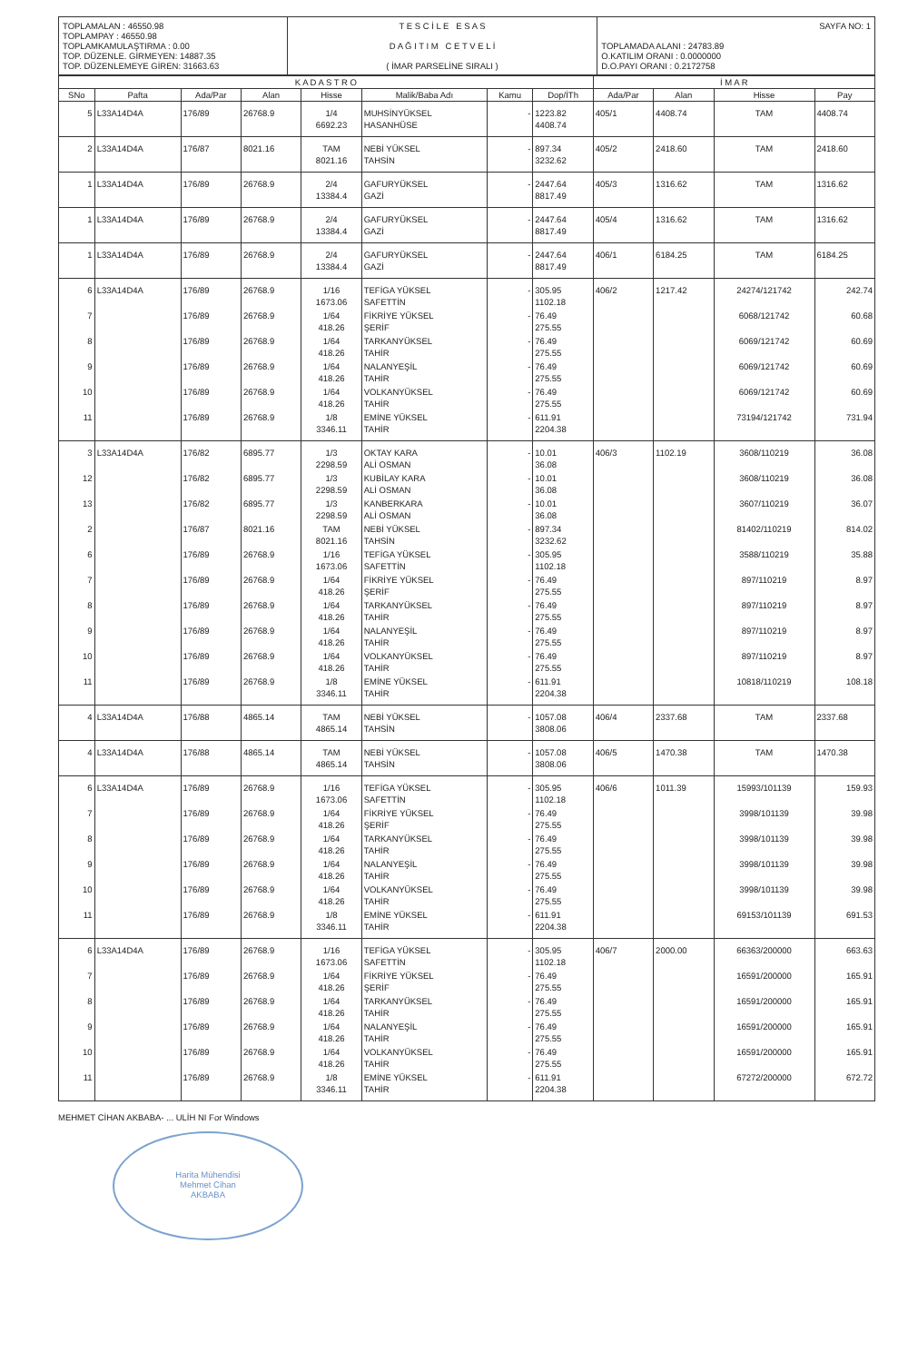| TOPLAMALAN : 46550.98 TOPLAMPAY : 46550.98 TOPLAMKAMULAŞTIRMA : 0.00 TOP. DÜZENLE. GİRMEYEN: 14887.35 TOP. DÜZENLEMEYE GİREN: 31663.63 | T E S C İ L E E S A S D A Ğ I T I M C E T V E L İ ( İMAR PARSELİNE SIRALI ) | SAYFA NO: 1 TOPLAMADA ALANI : 24783.89 O.KATILIM ORANI : 0.0000000 D.O.PAYI ORANI : 0.2172758 |
| K A D A S T R O | | | | | | | | İ M A R | | | |
| --- | --- | --- | --- | --- | --- | --- | --- | --- | --- | --- | --- |
| SNo | Pafta | Ada/Par | Alan | Hisse | Malik/Baba Adı | Kamu | Dop/İTh | Ada/Par | Alan | Hisse | Pay |
| 5 | L33A14D4A | 176/89 | 26768.9 | 1/4 6692.23 | MUHSİNYÜKSEL HASANHÜSE | - | 1223.82 4408.74 | 405/1 | 4408.74 | TAM | 4408.74 |
| 2 | L33A14D4A | 176/87 | 8021.16 | TAM 8021.16 | NEBİ YÜKSEL TAHSİN | - | 897.34 3232.62 | 405/2 | 2418.60 | TAM | 2418.60 |
| 1 | L33A14D4A | 176/89 | 26768.9 | 2/4 13384.4 | GAFURYÜKSEL GAZİ | - | 2447.64 8817.49 | 405/3 | 1316.62 | TAM | 1316.62 |
| 1 | L33A14D4A | 176/89 | 26768.9 | 2/4 13384.4 | GAFURYÜKSEL GAZİ | - | 2447.64 8817.49 | 405/4 | 1316.62 | TAM | 1316.62 |
| 1 | L33A14D4A | 176/89 | 26768.9 | 2/4 13384.4 | GAFURYÜKSEL GAZİ | - | 2447.64 8817.49 | 406/1 | 6184.25 | TAM | 6184.25 |
| 6 | L33A14D4A | 176/89 | 26768.9 | 1/16 1673.06 | TEFİGA YÜKSEL SAFETTİN | - | 305.95 1102.18 | 406/2 | 1217.42 | 24274/121742 | 242.74 |
| 7 | | 176/89 | 26768.9 | 1/64 418.26 | FİKRİYE YÜKSEL ŞERİF | - | 76.49 275.55 | | | 6068/121742 | 60.68 |
| 8 | | 176/89 | 26768.9 | 1/64 418.26 | TARKANYÜKSEL TAHİR | - | 76.49 275.55 | | | 6069/121742 | 60.69 |
| 9 | | 176/89 | 26768.9 | 1/64 418.26 | NALANYEŞİL TAHİR | - | 76.49 275.55 | | | 6069/121742 | 60.69 |
| 10 | | 176/89 | 26768.9 | 1/64 418.26 | VOLKANYÜKSEL TAHİR | - | 76.49 275.55 | | | 6069/121742 | 60.69 |
| 11 | | 176/89 | 26768.9 | 1/8 3346.11 | EMİNE YÜKSEL TAHİR | - | 611.91 2204.38 | | | 73194/121742 | 731.94 |
| 3 | L33A14D4A | 176/82 | 6895.77 | 1/3 2298.59 | OKTAY KARA ALİ OSMAN | - | 10.01 36.08 | 406/3 | 1102.19 | 3608/110219 | 36.08 |
| 12 | | 176/82 | 6895.77 | 1/3 2298.59 | KUBİLAY KARA ALİ OSMAN | - | 10.01 36.08 | | | 3608/110219 | 36.08 |
| 13 | | 176/82 | 6895.77 | 1/3 2298.59 | KANBERKARA ALİ OSMAN | - | 10.01 36.08 | | | 3607/110219 | 36.07 |
| 2 | | 176/87 | 8021.16 | TAM 8021.16 | NEBİ YÜKSEL TAHSİN | - | 897.34 3232.62 | | | 81402/110219 | 814.02 |
| 6 | | 176/89 | 26768.9 | 1/16 1673.06 | TEFİGA YÜKSEL SAFETTİN | - | 305.95 1102.18 | | | 3588/110219 | 35.88 |
| 7 | | 176/89 | 26768.9 | 1/64 418.26 | FİKRİYE YÜKSEL ŞERİF | - | 76.49 275.55 | | | 897/110219 | 8.97 |
| 8 | | 176/89 | 26768.9 | 1/64 418.26 | TARKANYÜKSEL TAHİR | - | 76.49 275.55 | | | 897/110219 | 8.97 |
| 9 | | 176/89 | 26768.9 | 1/64 418.26 | NALANYEŞİL TAHİR | - | 76.49 275.55 | | | 897/110219 | 8.97 |
| 10 | | 176/89 | 26768.9 | 1/64 418.26 | VOLKANYÜKSEL TAHİR | - | 76.49 275.55 | | | 897/110219 | 8.97 |
| 11 | | 176/89 | 26768.9 | 1/8 3346.11 | EMİNE YÜKSEL TAHİR | - | 611.91 2204.38 | | | 10818/110219 | 108.18 |
| 4 | L33A14D4A | 176/88 | 4865.14 | TAM 4865.14 | NEBİ YÜKSEL TAHSİN | - | 1057.08 3808.06 | 406/4 | 2337.68 | TAM | 2337.68 |
| 4 | L33A14D4A | 176/88 | 4865.14 | TAM 4865.14 | NEBİ YÜKSEL TAHSİN | - | 1057.08 3808.06 | 406/5 | 1470.38 | TAM | 1470.38 |
| 6 | L33A14D4A | 176/89 | 26768.9 | 1/16 1673.06 | TEFİGA YÜKSEL SAFETTİN | - | 305.95 1102.18 | 406/6 | 1011.39 | 15993/101139 | 159.93 |
| 7 | | 176/89 | 26768.9 | 1/64 418.26 | FİKRİYE YÜKSEL ŞERİF | - | 76.49 275.55 | | | 3998/101139 | 39.98 |
| 8 | | 176/89 | 26768.9 | 1/64 418.26 | TARKANYÜKSEL TAHİR | - | 76.49 275.55 | | | 3998/101139 | 39.98 |
| 9 | | 176/89 | 26768.9 | 1/64 418.26 | NALANYEŞİL TAHİR | - | 76.49 275.55 | | | 3998/101139 | 39.98 |
| 10 | | 176/89 | 26768.9 | 1/64 418.26 | VOLKANYÜKSEL TAHİR | - | 76.49 275.55 | | | 3998/101139 | 39.98 |
| 11 | | 176/89 | 26768.9 | 1/8 3346.11 | EMİNE YÜKSEL TAHİR | - | 611.91 2204.38 | | | 69153/101139 | 691.53 |
| 6 | L33A14D4A | 176/89 | 26768.9 | 1/16 1673.06 | TEFİGA YÜKSEL SAFETTİN | - | 305.95 1102.18 | 406/7 | 2000.00 | 66363/200000 | 663.63 |
| 7 | | 176/89 | 26768.9 | 1/64 418.26 | FİKRİYE YÜKSEL ŞERİF | - | 76.49 275.55 | | | 16591/200000 | 165.91 |
| 8 | | 176/89 | 26768.9 | 1/64 418.26 | TARKANYÜKSEL TAHİR | - | 76.49 275.55 | | | 16591/200000 | 165.91 |
| 9 | | 176/89 | 26768.9 | 1/64 418.26 | NALANYEŞİL TAHİR | - | 76.49 275.55 | | | 16591/200000 | 165.91 |
| 10 | | 176/89 | 26768.9 | 1/64 418.26 | VOLKANYÜKSEL TAHİR | - | 76.49 275.55 | | | 16591/200000 | 165.91 |
| 11 | | 176/89 | 26768.9 | 1/8 3346.11 | EMİNE YÜKSEL TAHİR | - | 611.91 2204.38 | | | 67272/200000 | 672.72 |
MEHMET CİHAN AKBABA- ... ULİH NI For Windows
Harita Mühendisi
Mehmet Cihan
AKBABA